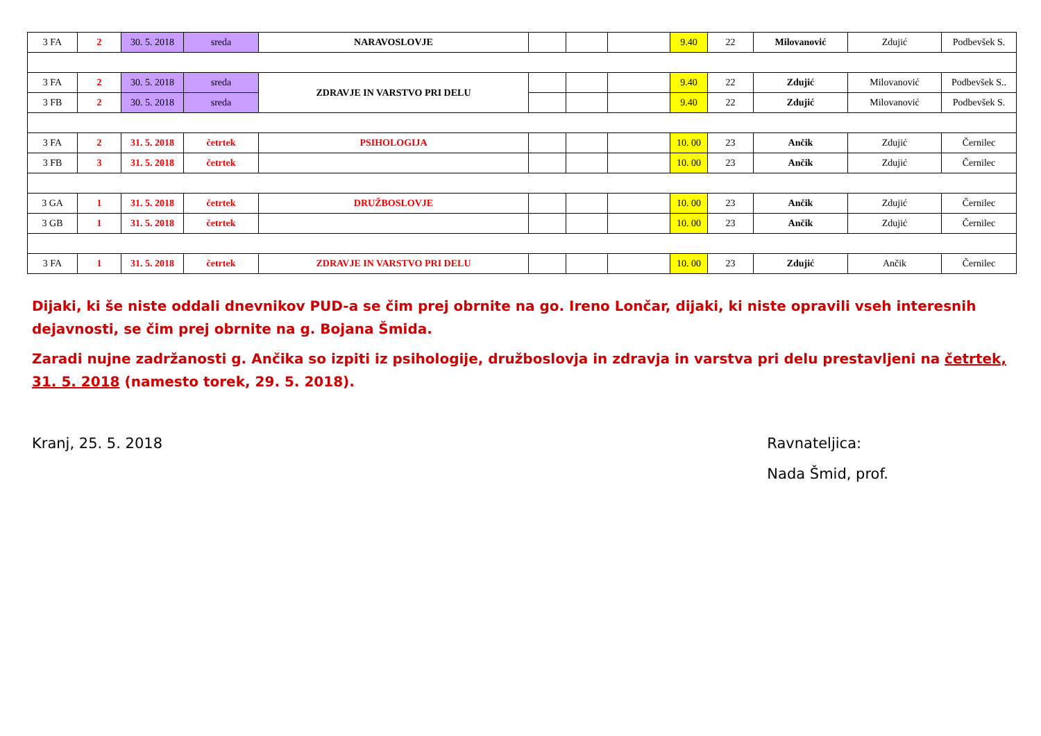| 3 FA | 2 | 30. 5. 2018 | sreda | NARAVOSLOVJE | | | | 9.40 | 22 | Milovanović | Zdujić | Podbevšek S. |
| 3 FA | 2 | 30. 5. 2018 | sreda | ZDRAVJE IN VARSTVO PRI DELU | | | | 9.40 | 22 | Zdujić | Milovanović | Podbevšek S.. |
| 3 FB | 2 | 30. 5. 2018 | sreda | | | | | 9.40 | 22 | Zdujić | Milovanović | Podbevšek S. |
| 3 FA | 2 | 31. 5. 2018 | četrtek | PSIHOLOGIJA | | | | 10. 00 | 23 | Ančik | Zdujić | Černilec |
| 3 FB | 3 | 31. 5. 2018 | četrtek | | | | | 10. 00 | 23 | Ančik | Zdujić | Černilec |
| 3 GA | 1 | 31. 5. 2018 | četrtek | DRUŽBOSLOVJE | | | | 10. 00 | 23 | Ančik | Zdujić | Černilec |
| 3 GB | 1 | 31. 5. 2018 | četrtek | | | | | 10. 00 | 23 | Ančik | Zdujić | Černilec |
| 3 FA | 1 | 31. 5. 2018 | četrtek | ZDRAVJE IN VARSTVO PRI DELU | | | | 10. 00 | 23 | Zdujić | Ančik | Černilec |
Dijaki, ki še niste oddali dnevnikov PUD-a se čim prej obrnite na go. Ireno Lončar, dijaki, ki niste opravili vseh interesnih dejavnosti, se čim prej obrnite na g. Bojana Šmida.
Zaradi nujne zadržanosti g. Ančika so izpiti iz psihologije, družboslovja in zdravja in varstva pri delu prestavljeni na četrtek, 31. 5. 2018 (namesto torek, 29. 5. 2018).
Kranj, 25. 5. 2018 Ravnateljica:
Nada Šmid, prof.